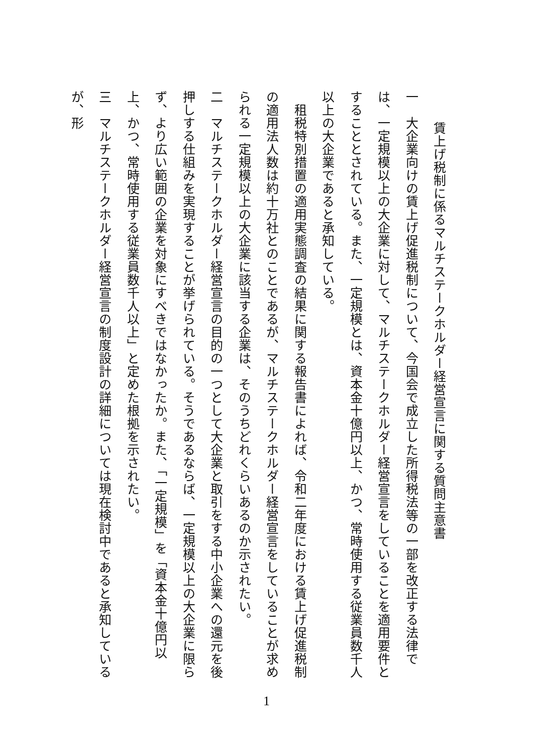賃上げ税制に係るマルチステークホルダー経営宣言に関する質問主意書
一　大企業向けの賃上げ促進税制について、今国会で成立した所得税法等の一部を改正する法律では、一定規模以上の大企業に対して、マルチステークホルダー経営宣言をしていることを適用要件とすることとされている。また、一定規模とは、資本金十億円以上、かつ、常時使用する従業員数千人以上の大企業であると承知している。
　租税特別措置の適用実態調査の結果に関する報告書によれば、令和二年度における賃上げ促進税制の適用法人数は約十万社とのことであるが、マルチステークホルダー経営宣言をしていることが求められる一定規模以上の大企業に該当する企業は、そのうちどれくらいあるのか示されたい。
二　マルチステークホルダー経営宣言の目的の一つとして大企業と取引をする中小企業への還元を後押しする仕組みを実現することが挙げられている。そうであるならば、一定規模以上の大企業に限らず、より広い範囲の企業を対象にすべきではなかったか。また、「一定規模」を「資本金十億円以上、かつ、常時使用する従業員数千人以上」と定めた根拠を示されたい。
三　マルチステークホルダー経営宣言の制度設計の詳細については現在検討中であると承知しているが、形
1